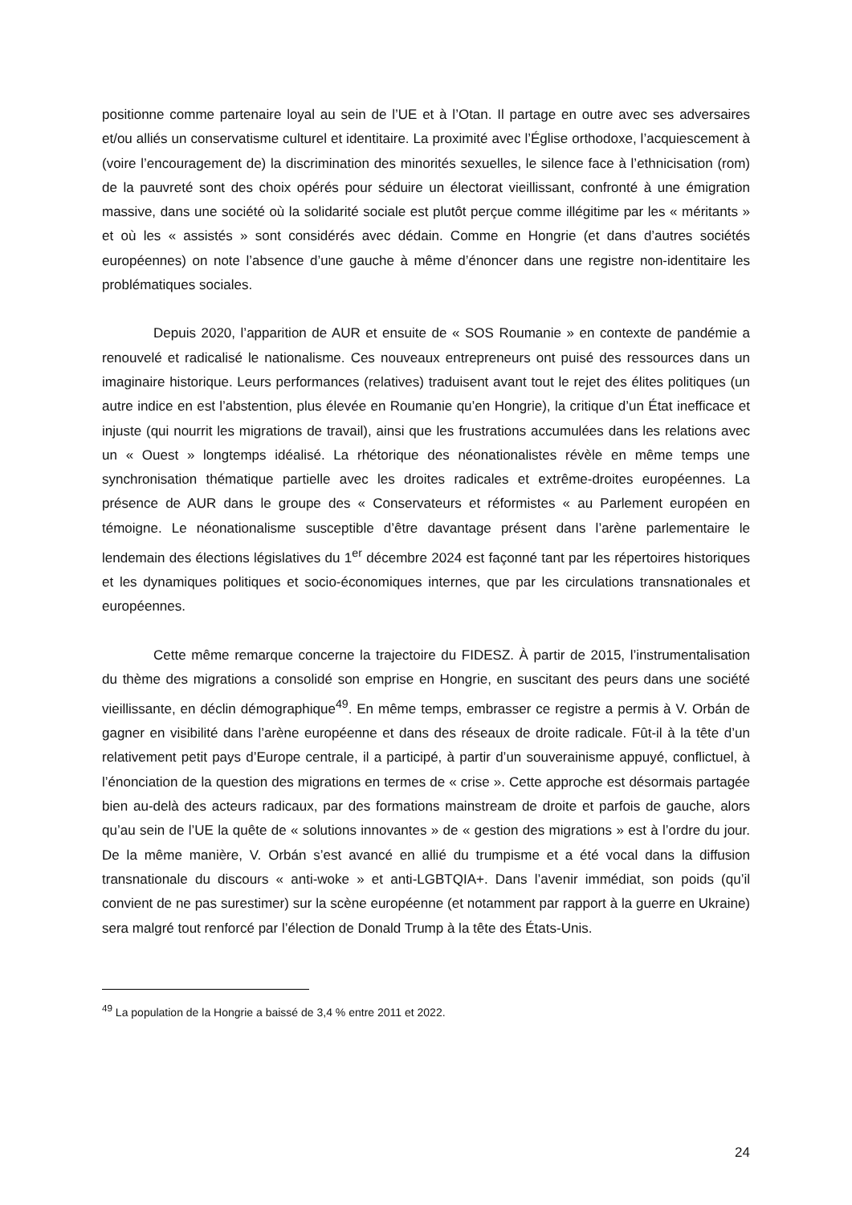positionne comme partenaire loyal au sein de l’UE et à l’Otan. Il partage en outre avec ses adversaires et/ou alliés un conservatisme culturel et identitaire. La proximité avec l’Église orthodoxe, l’acquiescement à (voire l’encouragement de) la discrimination des minorités sexuelles, le silence face à l’ethnicisation (rom) de la pauvreté sont des choix opérés pour séduire un électorat vieillissant, confronté à une émigration massive, dans une société où la solidarité sociale est plutôt perçue comme illégitime par les « méritants » et où les « assistés » sont considérés avec dédain. Comme en Hongrie (et dans d’autres sociétés européennes) on note l’absence d’une gauche à même d’énoncer dans une registre non-identitaire les problématiques sociales.
Depuis 2020, l’apparition de AUR et ensuite de « SOS Roumanie » en contexte de pandémie a renouvelé et radicalisé le nationalisme. Ces nouveaux entrepreneurs ont puisé des ressources dans un imaginaire historique. Leurs performances (relatives) traduisent avant tout le rejet des élites politiques (un autre indice en est l’abstention, plus élevée en Roumanie qu’en Hongrie), la critique d’un État inefficace et injuste (qui nourrit les migrations de travail), ainsi que les frustrations accumulées dans les relations avec un « Ouest » longtemps idéalisé. La rhétorique des néonationalistes révèle en même temps une synchronisation thématique partielle avec les droites radicales et extrême-droites européennes. La présence de AUR dans le groupe des « Conservateurs et réformistes « au Parlement européen en témoigne. Le néonationalisme susceptible d’être davantage présent dans l’arène parlementaire le lendemain des élections législatives du 1<sup>er</sup> décembre 2024 est façonné tant par les répertoires historiques et les dynamiques politiques et socio-économiques internes, que par les circulations transnationales et européennes.
Cette même remarque concerne la trajectoire du FIDESZ. À partir de 2015, l’instrumentalisation du thème des migrations a consolidé son emprise en Hongrie, en suscitant des peurs dans une société vieillissante, en déclin démographique<sup>49</sup>. En même temps, embrasser ce registre a permis à V. Orbán de gagner en visibilité dans l’arène européenne et dans des réseaux de droite radicale. Fût-il à la tête d’un relativement petit pays d’Europe centrale, il a participé, à partir d’un souverainisme appuyé, conflictuel, à l’énonciation de la question des migrations en termes de « crise ». Cette approche est désormais partagée bien au-delà des acteurs radicaux, par des formations mainstream de droite et parfois de gauche, alors qu’au sein de l’UE la quête de « solutions innovantes » de « gestion des migrations » est à l’ordre du jour. De la même manière, V. Orbán s’est avancé en allié du trumpisme et a été vocal dans la diffusion transnationale du discours « anti-woke » et anti-LGBTQIA+. Dans l’avenir immédiat, son poids (qu’il convient de ne pas surestimer) sur la scène européenne (et notamment par rapport à la guerre en Ukraine) sera malgré tout renforcé par l’élection de Donald Trump à la tête des États-Unis.
<sup>49</sup> La population de la Hongrie a baissé de 3,4 % entre 2011 et 2022.
24